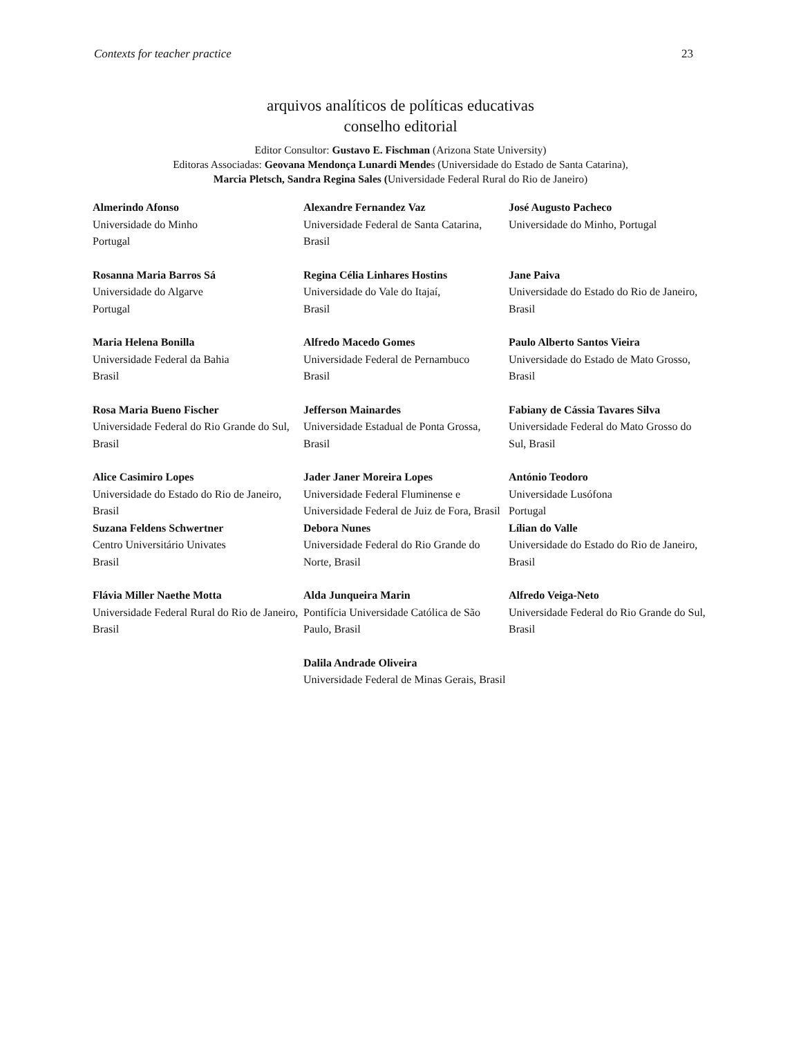Contexts for teacher practice 23
arquivos analíticos de políticas educativas
conselho editorial
Editor Consultor: Gustavo E. Fischman (Arizona State University)
Editoras Associadas: Geovana Mendonça Lunardi Mendes (Universidade do Estado de Santa Catarina),
Marcia Pletsch, Sandra Regina Sales (Universidade Federal Rural do Rio de Janeiro)
| Almerindo Afonso Universidade do Minho Portugal | Alexandre Fernandez Vaz Universidade Federal de Santa Catarina, Brasil | José Augusto Pacheco Universidade do Minho, Portugal |
| Rosanna Maria Barros Sá Universidade do Algarve Portugal | Regina Célia Linhares Hostins Universidade do Vale do Itajaí, Brasil | Jane Paiva Universidade do Estado do Rio de Janeiro, Brasil |
| Maria Helena Bonilla Universidade Federal da Bahia Brasil | Alfredo Macedo Gomes Universidade Federal de Pernambuco Brasil | Paulo Alberto Santos Vieira Universidade do Estado de Mato Grosso, Brasil |
| Rosa Maria Bueno Fischer Universidade Federal do Rio Grande do Sul, Brasil | Jefferson Mainardes Universidade Estadual de Ponta Grossa, Brasil | Fabiany de Cássia Tavares Silva Universidade Federal do Mato Grosso do Sul, Brasil |
| Alice Casimiro Lopes Universidade do Estado do Rio de Janeiro, Brasil | Jader Janer Moreira Lopes Universidade Federal Fluminense e Universidade Federal de Juiz de Fora, Brasil | António Teodoro Universidade Lusófona Portugal |
| Suzana Feldens Schwertner Centro Universitário Univates Brasil | Debora Nunes Universidade Federal do Rio Grande do Norte, Brasil | Lílian do Valle Universidade do Estado do Rio de Janeiro, Brasil |
| Flávia Miller Naethe Motta Universidade Federal Rural do Rio de Janeiro, Brasil | Alda Junqueira Marin Pontifícia Universidade Católica de São Paulo, Brasil | Alfredo Veiga-Neto Universidade Federal do Rio Grande do Sul, Brasil |
| | Dalila Andrade Oliveira Universidade Federal de Minas Gerais, Brasil | |